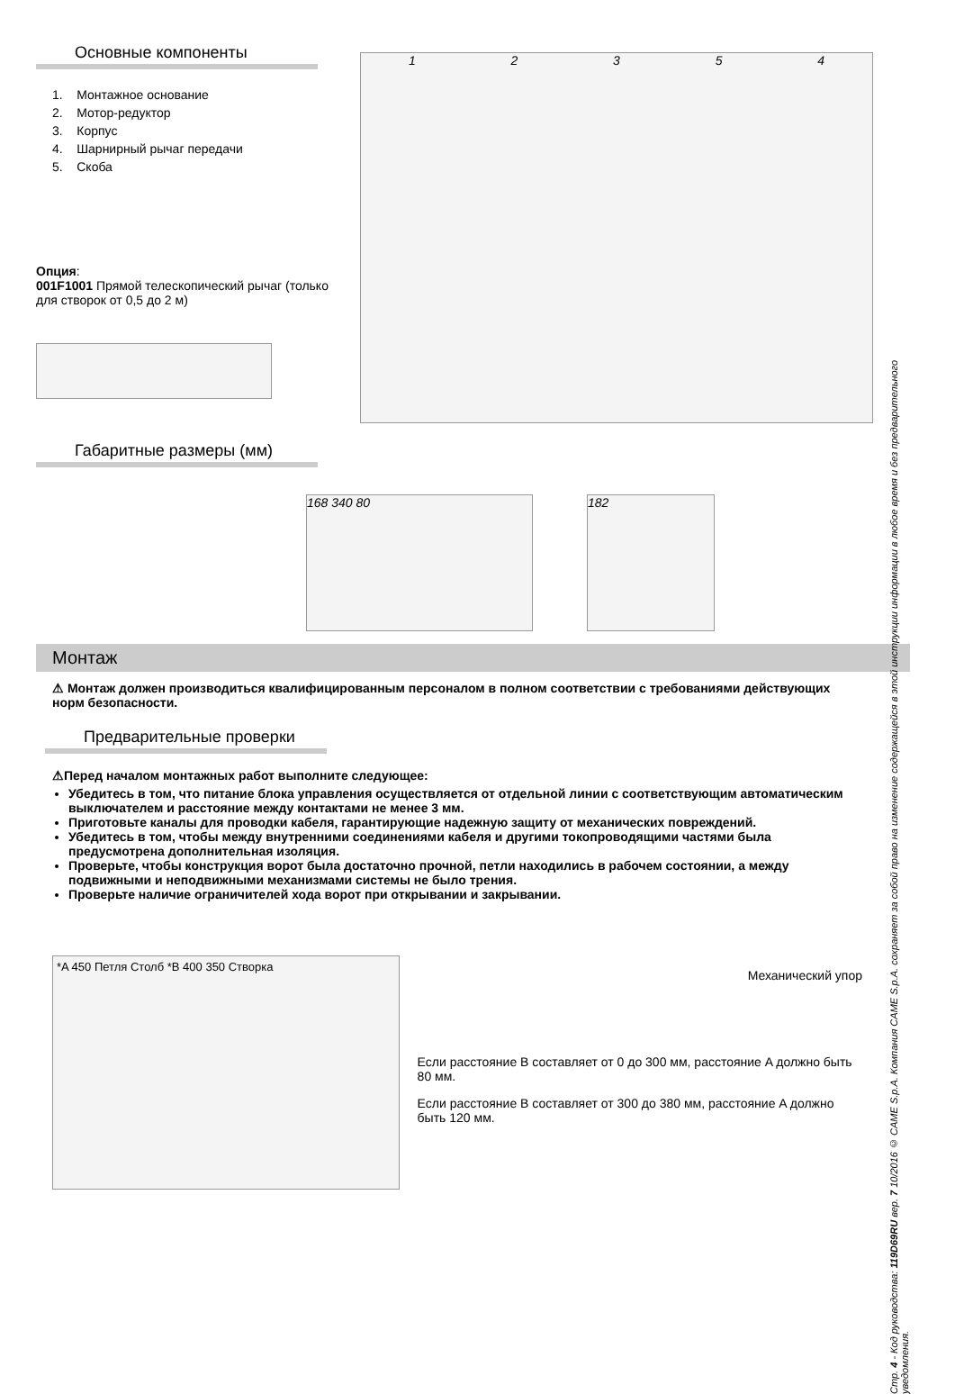Основные компоненты
1. Монтажное основание
2. Мотор-редуктор
3. Корпус
4. Шарнирный рычаг передачи
5. Скоба
Опция:
001F1001 Прямой телескопический рычаг (только для створок от 0,5 до 2 м)
1 2 3 5 4
Габаритные размеры (мм)
168 340 80 182
Монтаж
⚠ Монтаж должен производиться квалифицированным персоналом в полном соответствии с требованиями действующих норм безопасности.
Предварительные проверки
⚠Перед началом монтажных работ выполните следующее:
Убедитесь в том, что питание блока управления осуществляется от отдельной линии с соответствующим автоматическим выключателем и расстояние между контактами не менее 3 мм.
Приготовьте каналы для проводки кабеля, гарантирующие надежную защиту от механических повреждений.
Убедитесь в том, чтобы между внутренними соединениями кабеля и другими токопроводящими частями была предусмотрена дополнительная изоляция.
Проверьте, чтобы конструкция ворот была достаточно прочной, петли находились в рабочем состоянии, а между подвижными и неподвижными механизмами системы не было трения.
Проверьте наличие ограничителей хода ворот при открывании и закрывании.
*A 450 Петля Столб *B 400 350 Створка
Механический упор
Если расстояние B составляет от 0 до 300 мм, расстояние A должно быть 80 мм.
Если расстояние B составляет от 300 до 380 мм, расстояние A должно быть 120 мм.
Стр. 4 - Код руководства: 119D69RU вер. 7 10/2016 © CAME S.p.A. Компания CAME S.p.A. сохраняет за собой право на изменение содержащейся в этой инструкции информации в любое время и без предварительного уведомления.